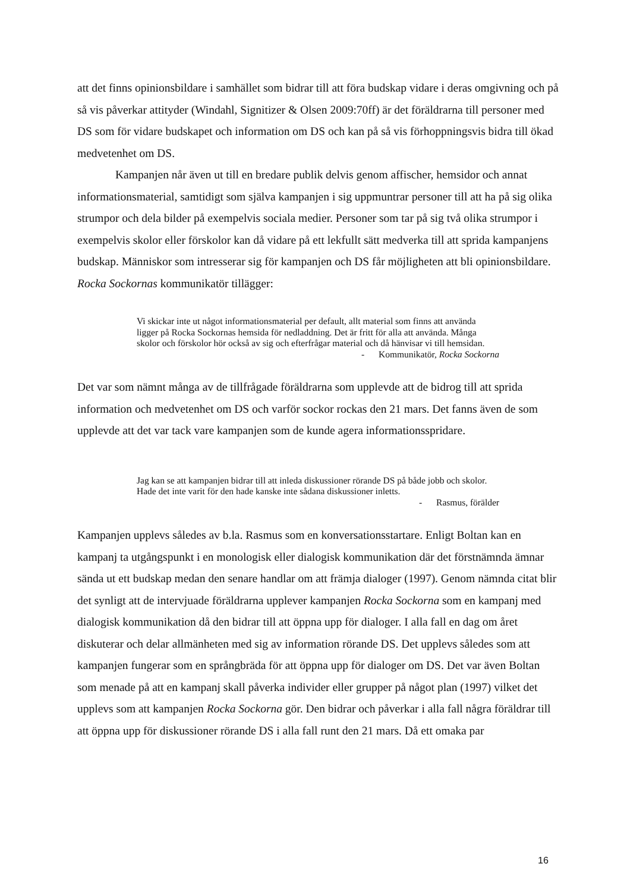att det finns opinionsbildare i samhället som bidrar till att föra budskap vidare i deras omgivning och på så vis påverkar attityder (Windahl, Signitizer & Olsen 2009:70ff) är det föräldrarna till personer med DS som för vidare budskapet och information om DS och kan på så vis förhoppningsvis bidra till ökad medvetenhet om DS.
Kampanjen når även ut till en bredare publik delvis genom affischer, hemsidor och annat informationsmaterial, samtidigt som själva kampanjen i sig uppmuntrar personer till att ha på sig olika strumpor och dela bilder på exempelvis sociala medier. Personer som tar på sig två olika strumpor i exempelvis skolor eller förskolor kan då vidare på ett lekfullt sätt medverka till att sprida kampanjens budskap. Människor som intresserar sig för kampanjen och DS får möjligheten att bli opinionsbildare. Rocka Sockornas kommunikatör tillägger:
Vi skickar inte ut något informationsmaterial per default, allt material som finns att använda ligger på Rocka Sockornas hemsida för nedladdning. Det är fritt för alla att använda. Många skolor och förskolor hör också av sig och efterfrågar material och då hänvisar vi till hemsidan.
- Kommunikatör, Rocka Sockorna
Det var som nämnt många av de tillfrågade föräldrarna som upplevde att de bidrog till att sprida information och medvetenhet om DS och varför sockor rockas den 21 mars. Det fanns även de som upplevde att det var tack vare kampanjen som de kunde agera informationsspridare.
Jag kan se att kampanjen bidrar till att inleda diskussioner rörande DS på både jobb och skolor. Hade det inte varit för den hade kanske inte sådana diskussioner inletts.
- Rasmus, förälder
Kampanjen upplevs således av b.la. Rasmus som en konversationsstartare. Enligt Boltan kan en kampanj ta utgångspunkt i en monologisk eller dialogisk kommunikation där det förstnämnda ämnar sända ut ett budskap medan den senare handlar om att främja dialoger (1997). Genom nämnda citat blir det synligt att de intervjuade föräldrarna upplever kampanjen Rocka Sockorna som en kampanj med dialogisk kommunikation då den bidrar till att öppna upp för dialoger. I alla fall en dag om året diskuterar och delar allmänheten med sig av information rörande DS. Det upplevs således som att kampanjen fungerar som en språngbräda för att öppna upp för dialoger om DS. Det var även Boltan som menade på att en kampanj skall påverka individer eller grupper på något plan (1997) vilket det upplevs som att kampanjen Rocka Sockorna gör. Den bidrar och påverkar i alla fall några föräldrar till att öppna upp för diskussioner rörande DS i alla fall runt den 21 mars. Då ett omaka par
16